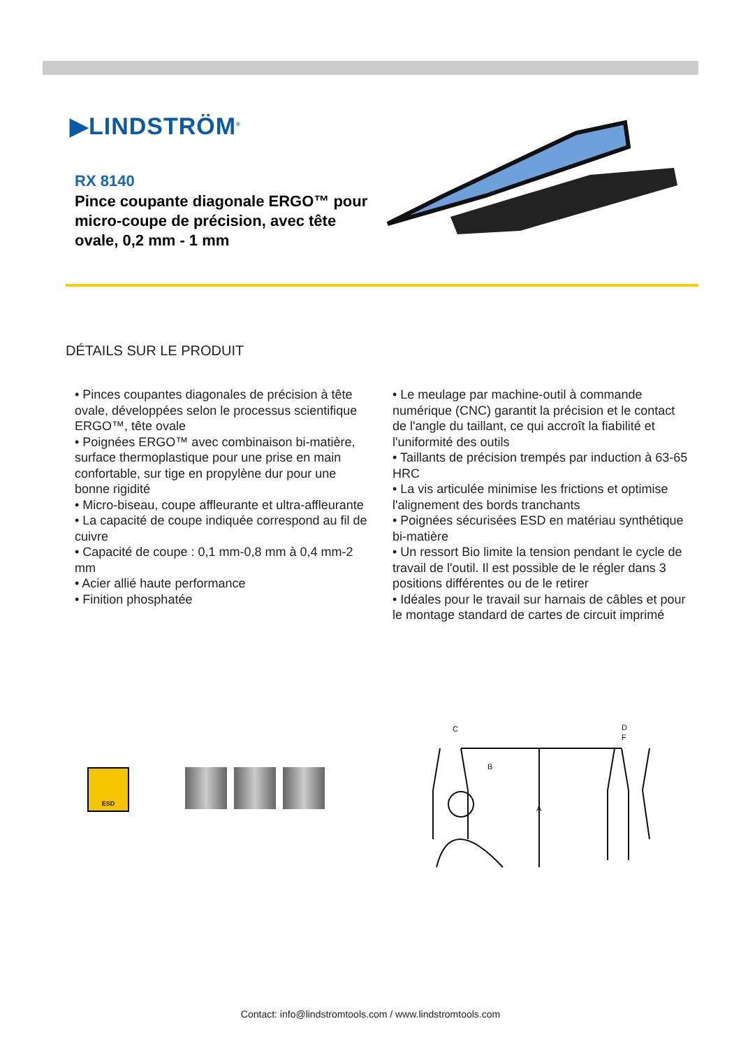▶LINDSTRÖM<sup>®</sup>
RX 8140
Pince coupante diagonale ERGO™ pour micro-coupe de précision, avec tête ovale, 0,2 mm - 1 mm
DÉTAILS SUR LE PRODUIT
• Pinces coupantes diagonales de précision à tête ovale, développées selon le processus scientifique ERGO™, tête ovale
• Poignées ERGO™ avec combinaison bi-matière, surface thermoplastique pour une prise en main confortable, sur tige en propylène dur pour une bonne rigidité
• Micro-biseau, coupe affleurante et ultra-affleurante
• La capacité de coupe indiquée correspond au fil de cuivre
• Capacité de coupe : 0,1 mm-0,8 mm à 0,4 mm-2 mm
• Acier allié haute performance
• Finition phosphatée
• Le meulage par machine-outil à commande numérique (CNC) garantit la précision et le contact de l'angle du taillant, ce qui accroît la fiabilité et l'uniformité des outils
• Taillants de précision trempés par induction à 63-65 HRC
• La vis articulée minimise les frictions et optimise l'alignement des bords tranchants
• Poignées sécurisées ESD en matériau synthétique bi-matière
• Un ressort Bio limite la tension pendant le cycle de travail de l'outil. Il est possible de le régler dans 3 positions différentes ou de le retirer
• Idéales pour le travail sur harnais de câbles et pour le montage standard de cartes de circuit imprimé
ESD
C
B
A
D
F
Contact: info@lindstromtools.com / www.lindstromtools.com